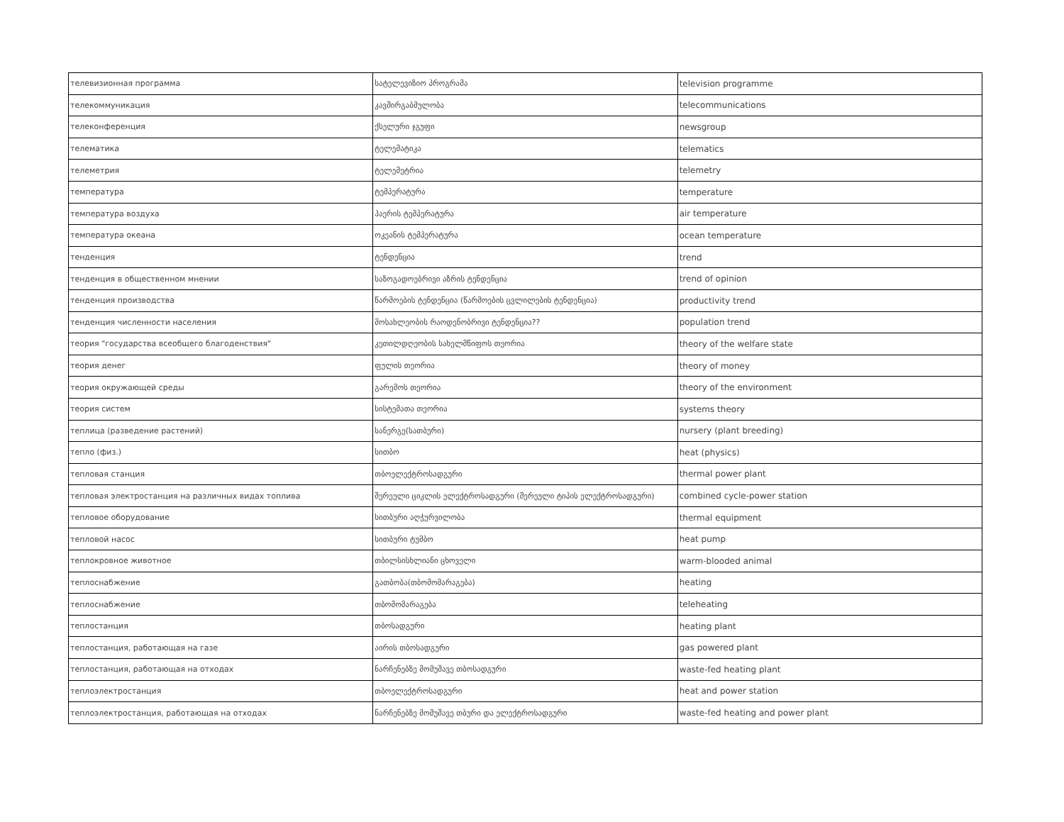| телевизионная программа | სატელევიზიო პროგრამა | television programme |
| телекоммуникация | კავშირგაბმულობა | telecommunications |
| телеконференция | ქსელური ჯგუფი | newsgroup |
| телематика | ტელემატიკა | telematics |
| телеметрия | ტელემეტრია | telemetry |
| температура | ტემპერატურა | temperature |
| температура воздуха | ჰაერის ტემპერატურა | air temperature |
| температура океана | ოკეანის ტემპერატურა | ocean temperature |
| тенденция | ტენდენცია | trend |
| тенденция в общественном мнении | საზოგადოებრივი აზრის ტენდენცია | trend of opinion |
| тенденция производства | წარმოების ტენდენცია (წარმოების ცვლილების ტენდენცია) | productivity trend |
| тенденция численности населения | მოსახლეობის რაოდენობრივი ტენდენცია?? | population trend |
| теория "государства всеобщего благоденствия" | კეთილდღეობის სახელმწიფოს თეორია | theory of the welfare state |
| теория денег | ფულის თეორია | theory of money |
| теория окружающей среды | გარემოს თეორია | theory of the environment |
| теория систем | სისტემათა თეორია | systems theory |
| теплица (разведение растений) | სანერგე(სათბური) | nursery (plant breeding) |
| тепло (физ.) | სითბო | heat (physics) |
| тепловая станция | თბოელექტროსადგური | thermal power plant |
| тепловая электростанция на различных видах топлива | შერეული ციკლის ელექტროსადგური (შერეული ტიპის ელექტროსადგური) | combined cycle-power station |
| тепловое оборудование | სითბური აღჭურვილობა | thermal equipment |
| тепловой насос | სითბური ტუმბო | heat pump |
| теплокровное животное | თბილსისხლიანი ცხოველი | warm-blooded animal |
| теплоснабжение | გათბობა(თბომომარაგება) | heating |
| теплоснабжение | თბომომარაგება | teleheating |
| теплостанция | თბოსადგური | heating plant |
| теплостанция, работающая на газе | აირის თბოსადგური | gas powered plant |
| теплостанция, работающая на отходах | ნარჩენებზე მომუშავე თბოსადგური | waste-fed heating plant |
| теплоэлектростанция | თბოელექტროსადგური | heat and power station |
| теплоэлектростанция, работающая на отходах | ნარჩენებზე მომუშავე თბური და ელექტროსადგური | waste-fed heating and power plant |